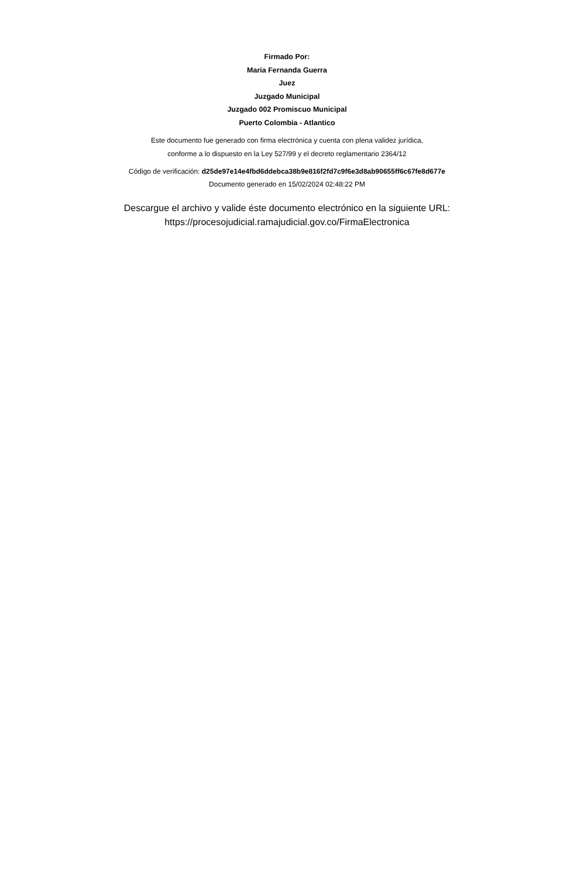Firmado Por:
Maria Fernanda Guerra
Juez
Juzgado Municipal
Juzgado 002 Promiscuo Municipal
Puerto Colombia - Atlantico
Este documento fue generado con firma electrónica y cuenta con plena validez jurídica,
conforme a lo dispuesto en la Ley 527/99 y el decreto reglamentario 2364/12
Código de verificación: d25de97e14e4fbd6ddebca38b9e816f2fd7c9f6e3d8ab90655ff6c67fe8d677e
Documento generado en 15/02/2024 02:48:22 PM
Descargue el archivo y valide éste documento electrónico en la siguiente URL:
https://procesojudicial.ramajudicial.gov.co/FirmaElectronica